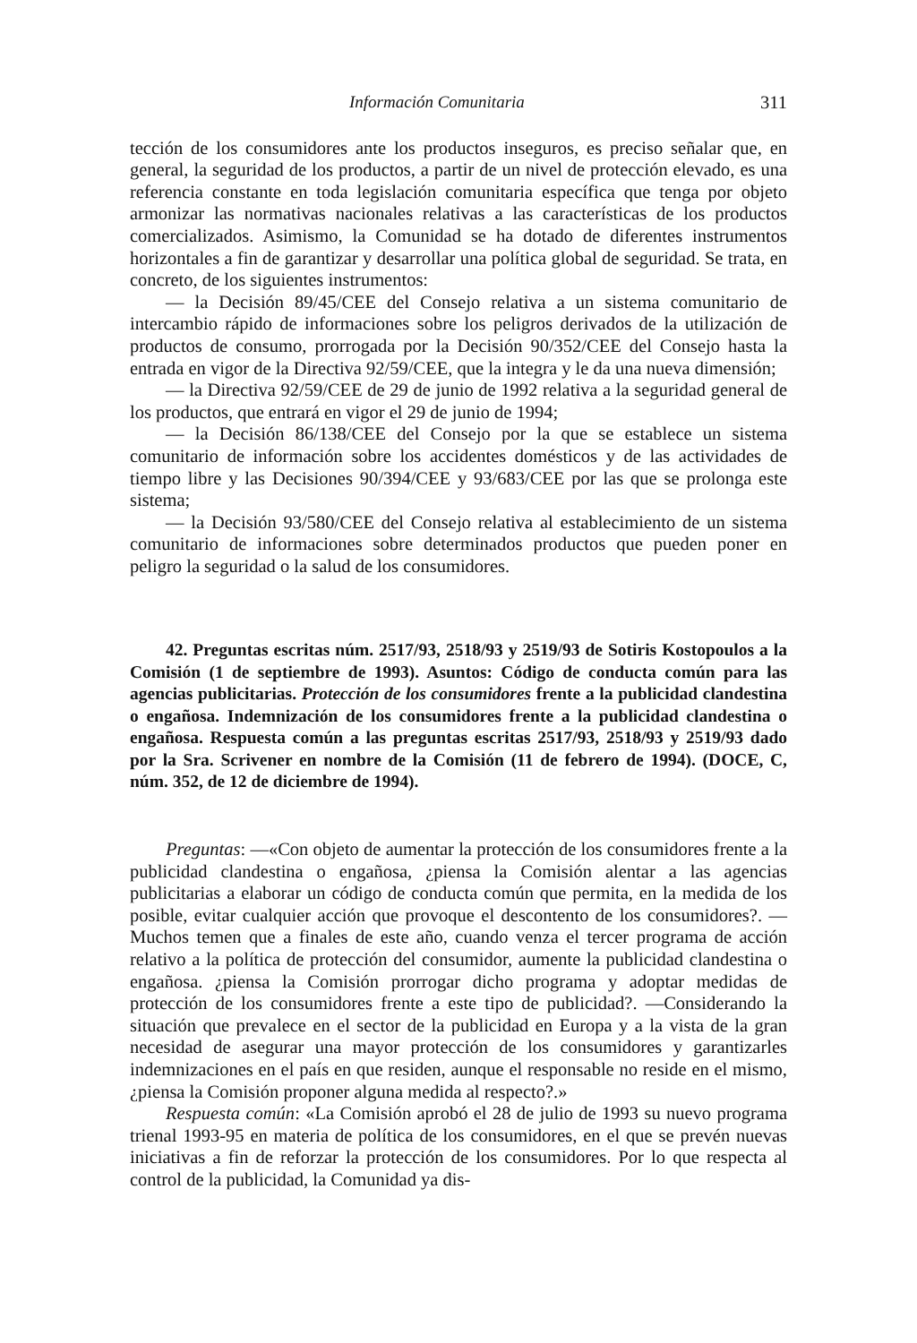Información Comunitaria 311
tección de los consumidores ante los productos inseguros, es preciso señalar que, en general, la seguridad de los productos, a partir de un nivel de protección elevado, es una referencia constante en toda legislación comunitaria específica que tenga por objeto armonizar las normativas nacionales relativas a las características de los productos comercializados. Asimismo, la Comunidad se ha dotado de diferentes instrumentos horizontales a fin de garantizar y desarrollar una política global de seguridad. Se trata, en concreto, de los siguientes instrumentos:
— la Decisión 89/45/CEE del Consejo relativa a un sistema comunitario de intercambio rápido de informaciones sobre los peligros derivados de la utilización de productos de consumo, prorrogada por la Decisión 90/352/CEE del Consejo hasta la entrada en vigor de la Directiva 92/59/CEE, que la integra y le da una nueva dimensión;
— la Directiva 92/59/CEE de 29 de junio de 1992 relativa a la seguridad general de los productos, que entrará en vigor el 29 de junio de 1994;
— la Decisión 86/138/CEE del Consejo por la que se establece un sistema comunitario de información sobre los accidentes domésticos y de las actividades de tiempo libre y las Decisiones 90/394/CEE y 93/683/CEE por las que se prolonga este sistema;
— la Decisión 93/580/CEE del Consejo relativa al establecimiento de un sistema comunitario de informaciones sobre determinados productos que pueden poner en peligro la seguridad o la salud de los consumidores.
42. Preguntas escritas núm. 2517/93, 2518/93 y 2519/93 de Sotiris Kostopoulos a la Comisión (1 de septiembre de 1993). Asuntos: Código de conducta común para las agencias publicitarias. Protección de los consumidores frente a la publicidad clandestina o engañosa. Indemnización de los consumidores frente a la publicidad clandestina o engañosa. Respuesta común a las preguntas escritas 2517/93, 2518/93 y 2519/93 dado por la Sra. Scrivener en nombre de la Comisión (11 de febrero de 1994). (DOCE, C, núm. 352, de 12 de diciembre de 1994).
Preguntas: —«Con objeto de aumentar la protección de los consumidores frente a la publicidad clandestina o engañosa, ¿piensa la Comisión alentar a las agencias publicitarias a elaborar un código de conducta común que permita, en la medida de los posible, evitar cualquier acción que provoque el descontento de los consumidores?. —Muchos temen que a finales de este año, cuando venza el tercer programa de acción relativo a la política de protección del consumidor, aumente la publicidad clandestina o engañosa. ¿piensa la Comisión prorrogar dicho programa y adoptar medidas de protección de los consumidores frente a este tipo de publicidad?. —Considerando la situación que prevalece en el sector de la publicidad en Europa y a la vista de la gran necesidad de asegurar una mayor protección de los consumidores y garantizarles indemnizaciones en el país en que residen, aunque el responsable no reside en el mismo, ¿piensa la Comisión proponer alguna medida al respecto?.»
Respuesta común: «La Comisión aprobó el 28 de julio de 1993 su nuevo programa trienal 1993-95 en materia de política de los consumidores, en el que se prevén nuevas iniciativas a fin de reforzar la protección de los consumidores. Por lo que respecta al control de la publicidad, la Comunidad ya dis-